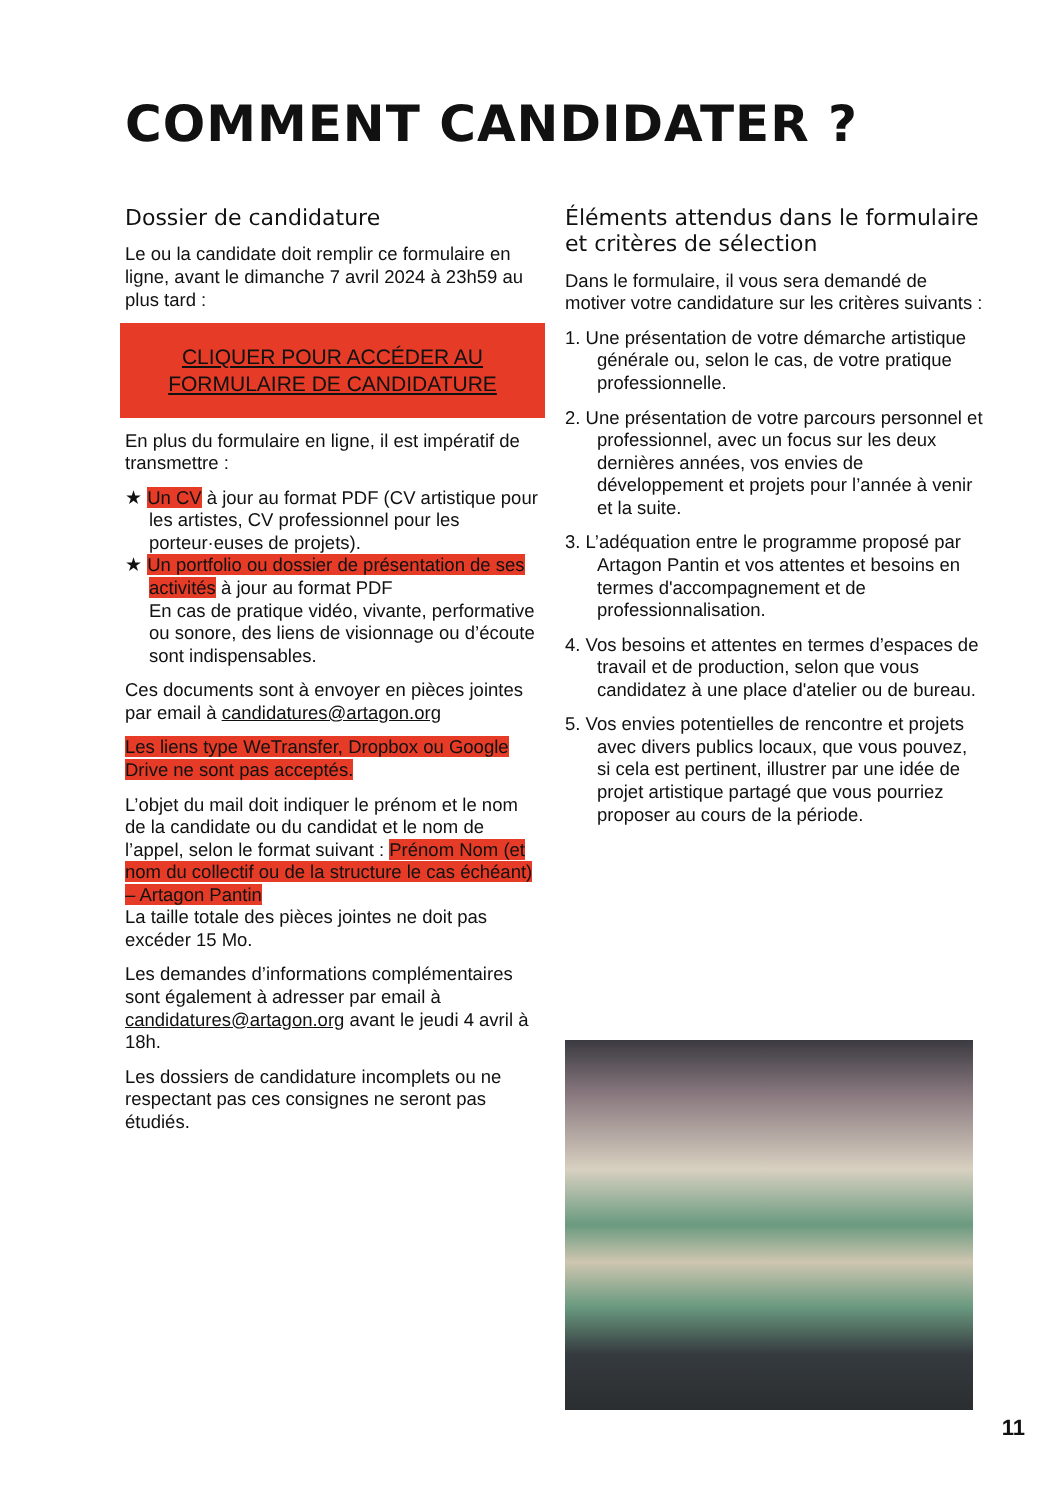COMMENT CANDIDATER ?
Dossier de candidature
Le ou la candidate doit remplir ce formulaire en ligne, avant le dimanche 7 avril 2024 à 23h59 au plus tard :
CLIQUER POUR ACCÉDER AU FORMULAIRE DE CANDIDATURE
En plus du formulaire en ligne, il est impératif de transmettre :
★ Un CV à jour au format PDF (CV artistique pour les artistes, CV professionnel pour les porteur·euses de projets).
★ Un portfolio ou dossier de présentation de ses activités à jour au format PDF
En cas de pratique vidéo, vivante, performative ou sonore, des liens de visionnage ou d’écoute sont indispensables.
Ces documents sont à envoyer en pièces jointes par email à candidatures@artagon.org
Les liens type WeTransfer, Dropbox ou Google Drive ne sont pas acceptés.
L’objet du mail doit indiquer le prénom et le nom de la candidate ou du candidat et le nom de l’appel, selon le format suivant : Prénom Nom (et nom du collectif ou de la structure le cas échéant) – Artagon Pantin
La taille totale des pièces jointes ne doit pas excéder 15 Mo.
Les demandes d’informations complémentaires sont également à adresser par email à candidatures@artagon.org avant le jeudi 4 avril à 18h.
Les dossiers de candidature incomplets ou ne respectant pas ces consignes ne seront pas étudiés.
Éléments attendus dans le formulaire et critères de sélection
Dans le formulaire, il vous sera demandé de motiver votre candidature sur les critères suivants :
1. Une présentation de votre démarche artistique générale ou, selon le cas, de votre pratique professionnelle.
2. Une présentation de votre parcours personnel et professionnel, avec un focus sur les deux dernières années, vos envies de développement et projets pour l’année à venir et la suite.
3. L’adéquation entre le programme proposé par Artagon Pantin et vos attentes et besoins en termes d'accompagnement et de professionnalisation.
4. Vos besoins et attentes en termes d’espaces de travail et de production, selon que vous candidatez à une place d'atelier ou de bureau.
5. Vos envies potentielles de rencontre et projets avec divers publics locaux, que vous pouvez, si cela est pertinent, illustrer par une idée de projet artistique partagé que vous pourriez proposer au cours de la période.
11